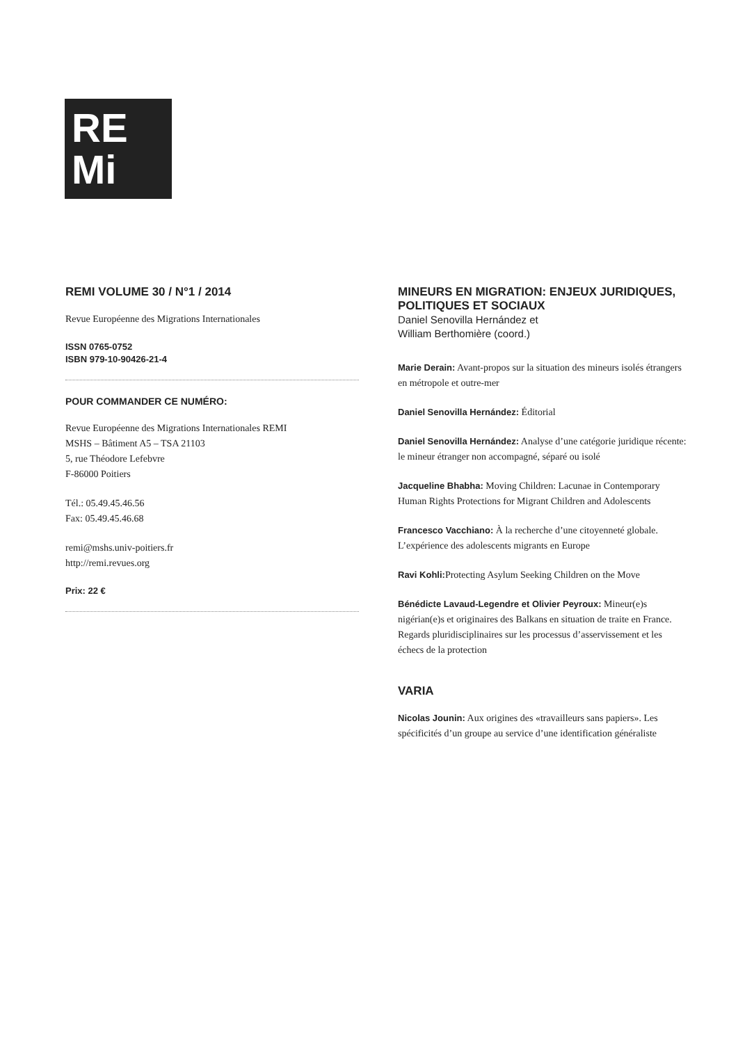RE
Mi
REMI VOLUME 30 / N°1 / 2014
Revue Européenne des Migrations Internationales
ISSN 0765-0752
ISBN 979-10-90426-21-4
POUR COMMANDER CE NUMÉRO:
Revue Européenne des Migrations Internationales REMI
MSHS – Bâtiment A5 – TSA 21103
5, rue Théodore Lefebvre
F-86000 Poitiers
Tél.: 05.49.45.46.56
Fax: 05.49.45.46.68
remi@mshs.univ-poitiers.fr
http://remi.revues.org
Prix: 22 €
MINEURS EN MIGRATION: ENJEUX JURIDIQUES, POLITIQUES ET SOCIAUX
Daniel Senovilla Hernández et
William Berthomière (coord.)
Marie Derain: Avant-propos sur la situation des mineurs isolés étrangers en métropole et outre-mer
Daniel Senovilla Hernández: Éditorial
Daniel Senovilla Hernández: Analyse d’une catégorie juridique récente: le mineur étranger non accompagné, séparé ou isolé
Jacqueline Bhabha: Moving Children: Lacunae in Contemporary Human Rights Protections for Migrant Children and Adolescents
Francesco Vacchiano: À la recherche d’une citoyenneté globale. L’expérience des adolescents migrants en Europe
Ravi Kohli: Protecting Asylum Seeking Children on the Move
Bénédicte Lavaud-Legendre et Olivier Peyroux: Mineur(e)s nigérian(e)s et originaires des Balkans en situation de traite en France. Regards pluridisciplinaires sur les processus d’asservissement et les échecs de la protection
VARIA
Nicolas Jounin: Aux origines des «travailleurs sans papiers». Les spécificités d’un groupe au service d’une identification généraliste